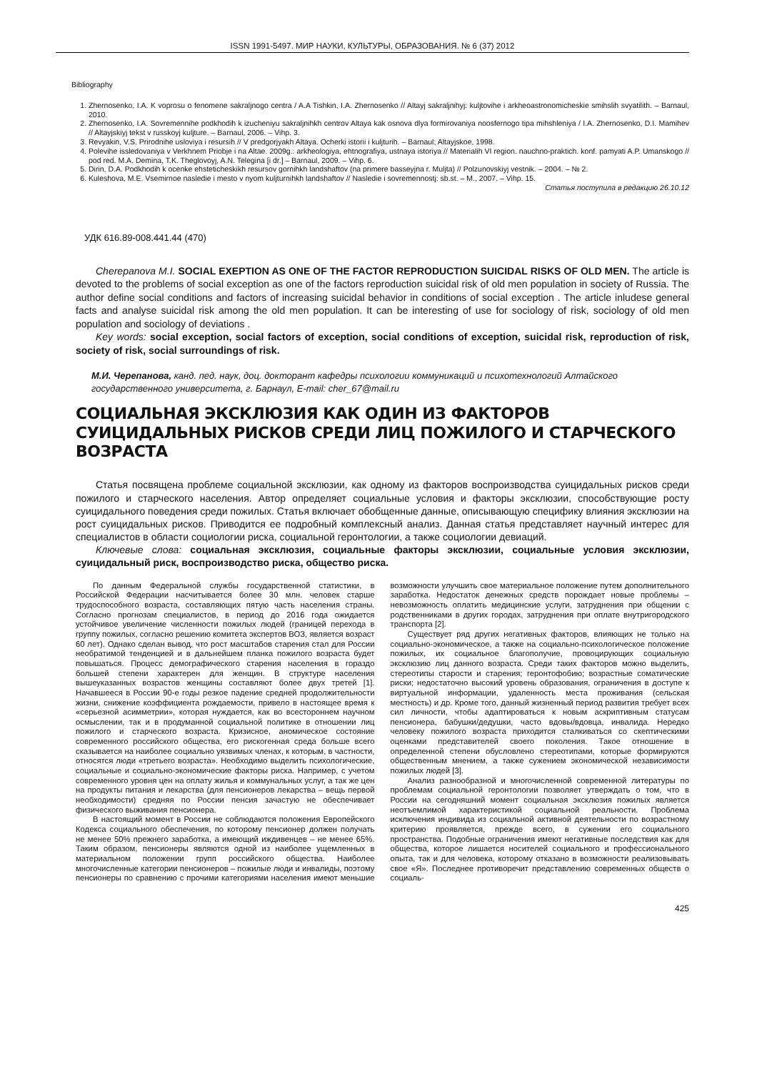ISSN 1991-5497. МИР НАУКИ, КУЛЬТУРЫ, ОБРАЗОВАНИЯ. № 6 (37) 2012
Bibliography
1. Zhernosenko, I.A. K voprosu o fenomene sakraljnogo centra / A.A Tishkin, I.A. Zhernosenko // Altayj sakraljnihyj: kuljtovihe i arkheoastronomicheskie smihslih svyatilith. – Barnaul, 2010.
2. Zhernosenko, I.A. Sovremennihe podkhodih k izucheniyu sakraljnihkh centrov Altaya kak osnova dlya formirovaniya noosfernogo tipa mihshleniya / I.A. Zhernosenko, D.I. Mamihev // Altayjskiyj tekst v russkoyj kuljture. – Barnaul, 2006. – Vihp. 3.
3. Revyakin, V.S. Prirodnihe usloviya i resursih // V predgorjyakh Altaya. Ocherki istorii i kuljturih. – Barnaul; Altayjskoe, 1998.
4. Polevihe issledovaniya v Verkhnem Priobje i na Altae. 2009g.: arkheologiya, ehtnografiya, ustnaya istoriya // Materialih VI region. nauchno-praktich. konf. pamyati A.P. Umanskogo // pod red. M.A. Demina, T.K. Theglovoyj, A.N. Telegina [i dr.] – Barnaul, 2009. – Vihp. 6.
5. Dirin, D.A. Podkhodih k ocenke ehsteticheskikh resursov gornihkh landshaftov (na primere basseyjna r. Muljta) // Polzunovskiyj vestnik. – 2004. – № 2.
6. Kuleshova, M.E. Vsemirnoe nasledie i mesto v nyom kuljturnihkh landshaftov // Nasledie i sovremennostj: sb.st. – M., 2007. – Vihp. 15.
Статья поступила в редакцию 26.10.12
УДК 616.89-008.441.44 (470)
Cherepanova M.I. SOCIAL EXEPTION AS ONE OF THE FACTOR REPRODUCTION SUICIDAL RISKS OF OLD MEN. The article is devoted to the problems of social exception as one of the factors reproduction suicidal risk of old men population in society of Russia. The author define social conditions and factors of increasing suicidal behavior in conditions of social exception . The article inludese general facts and analyse suicidal risk among the old men population. It can be interesting of use for sociology of risk, sociology of old men population and sociology of deviations .
Key words: social exception, social factors of exception, social conditions of exception, suicidal risk, reproduction of risk, society of risk, social surroundings of risk.
М.И. Черепанова, канд. пед. наук, доц. докторант кафедры психологии коммуникаций и психотехнологий Алтайского государственного университета, г. Барнаул, E-mail: cher_67@mail.ru
СОЦИАЛЬНАЯ ЭКСКЛЮЗИЯ КАК ОДИН ИЗ ФАКТОРОВ
СУИЦИДАЛЬНЫХ РИСКОВ СРЕДИ ЛИЦ ПОЖИЛОГО И СТАРЧЕСКОГО ВОЗРАСТА
Статья посвящена проблеме социальной эксклюзии, как одному из факторов воспроизводства суицидальных рисков среди пожилого и старческого населения. Автор определяет социальные условия и факторы эксклюзии, способствующие росту суицидального поведения среди пожилых. Статья включает обобщенные данные, описывающую специфику влияния эксклюзии на рост суицидальных рисков. Приводится ее подробный комплексный анализ. Данная статья представляет научный интерес для специалистов в области социологии риска, социальной геронтологии, а также социологии девиаций.
Ключевые слова: социальная эксклюзия, социальные факторы эксклюзии, социальные условия эксклюзии, суицидальный риск, воспроизводство риска, общество риска.
По данным Федеральной службы государственной статистики, в Российской Федерации насчитывается более 30 млн. человек старше трудоспособного возраста, составляющих пятую часть населения страны. Согласно прогнозам специалистов, в период до 2016 года ожидается устойчивое увеличение численности пожилых людей (границей перехода в группу пожилых, согласно решению комитета экспертов ВОЗ, является возраст 60 лет). Однако сделан вывод, что рост масштабов старения стал для России необратимой тенденцией и в дальнейшем планка пожилого возраста будет повышаться. Процесс демографического старения населения в гораздо большей степени характерен для женщин. В структуре населения вышеуказанных возрастов женщины составляют более двух третей [1]. Начавшееся в России 90-е годы резкое падение средней продолжительности жизни, снижение коэффициента рождаемости, привело в настоящее время к «серьезной асимметрии», которая нуждается, как во всестороннем научном осмыслении, так и в продуманной социальной политике в отношении лиц пожилого и старческого возраста. Кризисное, аномическое состояние современного российского общества, его рискогенная среда больше всего сказывается на наиболее социально уязвимых членах, к которым, в частности, относятся люди «третьего возраста». Необходимо выделить психологические, социальные и социально-экономические факторы риска. Например, с учетом современного уровня цен на оплату жилья и коммунальных услуг, а так же цен на продукты питания и лекарства (для пенсионеров лекарства – вещь первой необходимости) средняя по России пенсия зачастую не обеспечивает физического выживания пенсионера.
В настоящий момент в России не соблюдаются положения Европейского Кодекса социального обеспечения, по которому пенсионер должен получать не менее 50% прежнего заработка, а имеющий иждивенцев – не менее 65%. Таким образом, пенсионеры являются одной из наиболее ущемленных в материальном положении групп российского общества. Наиболее многочисленные категории пенсионеров – пожилые люди и инвалиды, поэтому пенсионеры по сравнению с прочими категориями населения имеют меньшие возможности улучшить свое материальное положение путем дополнительного заработка. Недостаток денежных средств порождает новые проблемы – невозможность оплатить медицинские услуги, затруднения при общении с родственниками в других городах, затруднения при оплате внутригородского транспорта [2].
Существует ряд других негативных факторов, влияющих не только на социально-экономическое, а также на социально-психологическое положение пожилых, их социальное благополучие, провоцирующих социальную эксклюзию лиц данного возраста. Среди таких факторов можно выделить, стереотипы старости и старения; геронтофобию; возрастные соматические риски; недостаточно высокий уровень образования, ограничения в доступе к виртуальной информации, удаленность места проживания (сельская местность) и др. Кроме того, данный жизненный период развития требует всех сил личности, чтобы адаптироваться к новым аскриптивным статусам пенсионера, бабушки/дедушки, часто вдовы/вдовца, инвалида. Нередко человеку пожилого возраста приходится сталкиваться со скептическими оценками представителей своего поколения. Такое отношение в определенной степени обусловлено стереотипами, которые формируются общественным мнением, а также сужением экономической независимости пожилых людей [3].
Анализ разнообразной и многочисленной современной литературы по проблемам социальной геронтологии позволяет утверждать о том, что в России на сегодняшний момент социальная эксклюзия пожилых является неотъемлимой характеристикой социальной реальности. Проблема исключения индивида из социальной активной деятельности по возрастному критерию проявляется, прежде всего, в сужении его социального пространства. Подобные ограничения имеют негативные последствия как для общества, которое лишается носителей социального и профессионального опыта, так и для человека, которому отказано в возможности реализовывать свое «Я». Последнее противоречит представлению современных обществ о социаль-
425